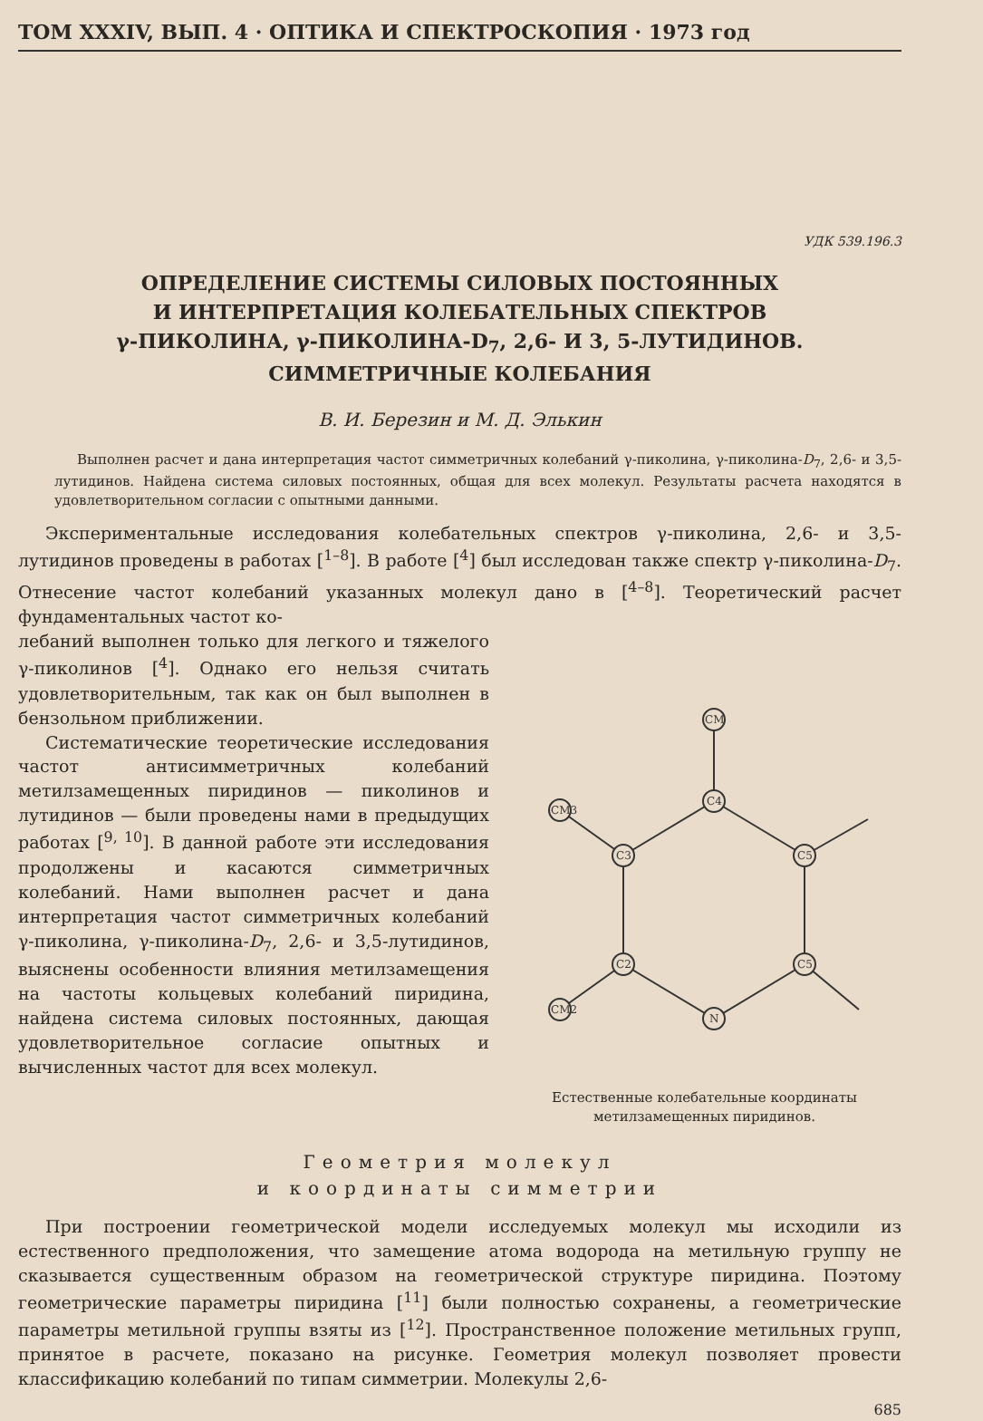ТОМ XXXIV, ВЫП. 4 · ОПТИКА И СПЕКТРОСКОПИЯ · 1973 год
УДК 539.196.3
ОПРЕДЕЛЕНИЕ СИСТЕМЫ СИЛОВЫХ ПОСТОЯННЫХ
И ИНТЕРПРЕТАЦИЯ КОЛЕБАТЕЛЬНЫХ СПЕКТРОВ
γ-ПИКОЛИНА, γ-ПИКОЛИНА-D<sub>7</sub>, 2,6- И 3, 5-ЛУТИДИНОВ.
СИММЕТРИЧНЫЕ КОЛЕБАНИЯ
В. И. Березин и М. Д. Элькин
Выполнен расчет и дана интерпретация частот симметричных колебаний γ-пиколина, γ-пиколина-D<sub>7</sub>, 2,6- и 3,5-лутидинов. Найдена система силовых постоянных, общая для всех молекул. Результаты расчета находятся в удовлетворительном согласии с опытными данными.
Экспериментальные исследования колебательных спектров γ-пиколина, 2,6- и 3,5-лутидинов проведены в работах [<sup>1–8</sup>]. В работе [<sup>4</sup>] был исследован также спектр γ-пиколина-D<sub>7</sub>. Отнесение частот колебаний указанных молекул дано в [<sup>4–8</sup>]. Теоретический расчет фундаментальных частот ко-
лебаний выполнен только для легкого и тяжелого γ-пиколинов [<sup>4</sup>]. Однако его нельзя считать удовлетворительным, так как он был выполнен в бензольном приближении.
Систематические теоретические исследования частот антисимметричных колебаний метилзамещенных пиридинов — пиколинов и лутидинов — были проведены нами в предыдущих работах [<sup>9, 10</sup>]. В данной работе эти исследования продолжены и касаются симметричных колебаний. Нами выполнен расчет и дана интерпретация частот симметричных колебаний γ-пиколина, γ-пиколина-D<sub>7</sub>, 2,6- и 3,5-лутидинов, выяснены особенности влияния метилзамещения на частоты кольцевых колебаний пиридина, найдена система силовых постоянных, дающая удовлетворительное согласие опытных и вычисленных частот для всех молекул.
C4
C3
C2
N
C5
C5
CM
CM3
CM2
Естественные колебательные координаты метилзамещенных пиридинов.
Геометрия молекул
и координаты симметрии
При построении геометрической модели исследуемых молекул мы исходили из естественного предположения, что замещение атома водорода на метильную группу не сказывается существенным образом на геометрической структуре пиридина. Поэтому геометрические параметры пиридина [<sup>11</sup>] были полностью сохранены, а геометрические параметры метильной группы взяты из [<sup>12</sup>]. Пространственное положение метильных групп, принятое в расчете, показано на рисунке. Геометрия молекул позволяет провести классификацию колебаний по типам симметрии. Молекулы 2,6-
685